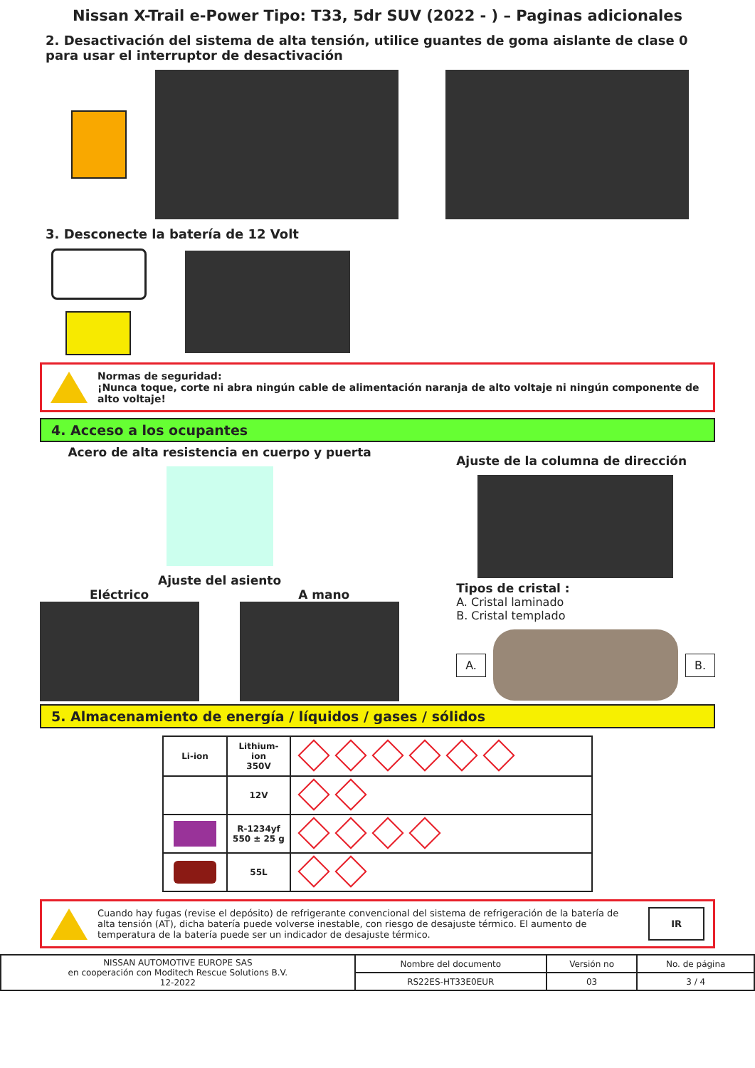Nissan X-Trail e-Power Tipo: T33, 5dr SUV (2022 - ) – Paginas adicionales
2. Desactivación del sistema de alta tensión, utilice guantes de goma aislante de clase 0 para usar el interruptor de desactivación
3. Desconecte la batería de 12 Volt
Normas de seguridad:
¡Nunca toque, corte ni abra ningún cable de alimentación naranja de alto voltaje ni ningún componente de alto voltaje!
4. Acceso a los ocupantes
Acero de alta resistencia en cuerpo y puerta
Ajuste del asiento
Eléctrico A mano
Ajuste de la columna de dirección
Tipos de cristal :
A. Cristal laminado
B. Cristal templado
A. B.
5. Almacenamiento de energía / líquidos / gases / sólidos
| Li-ion | Lithium-ion 350V | |
| | 12V | |
| | R-1234yf 550 ± 25 g | |
| | 55L | |
Cuando hay fugas (revise el depósito) de refrigerante convencional del sistema de refrigeración de la batería de alta tensión (AT), dicha batería puede volverse inestable, con riesgo de desajuste térmico. El aumento de temperatura de la batería puede ser un indicador de desajuste térmico.
IR
| NISSAN AUTOMOTIVE EUROPE SAS en cooperación con Moditech Rescue Solutions B.V. 12-2022 | Nombre del documento | Versión no | No. de página |
| | RS22ES-HT33E0EUR | 03 | 3 / 4 |